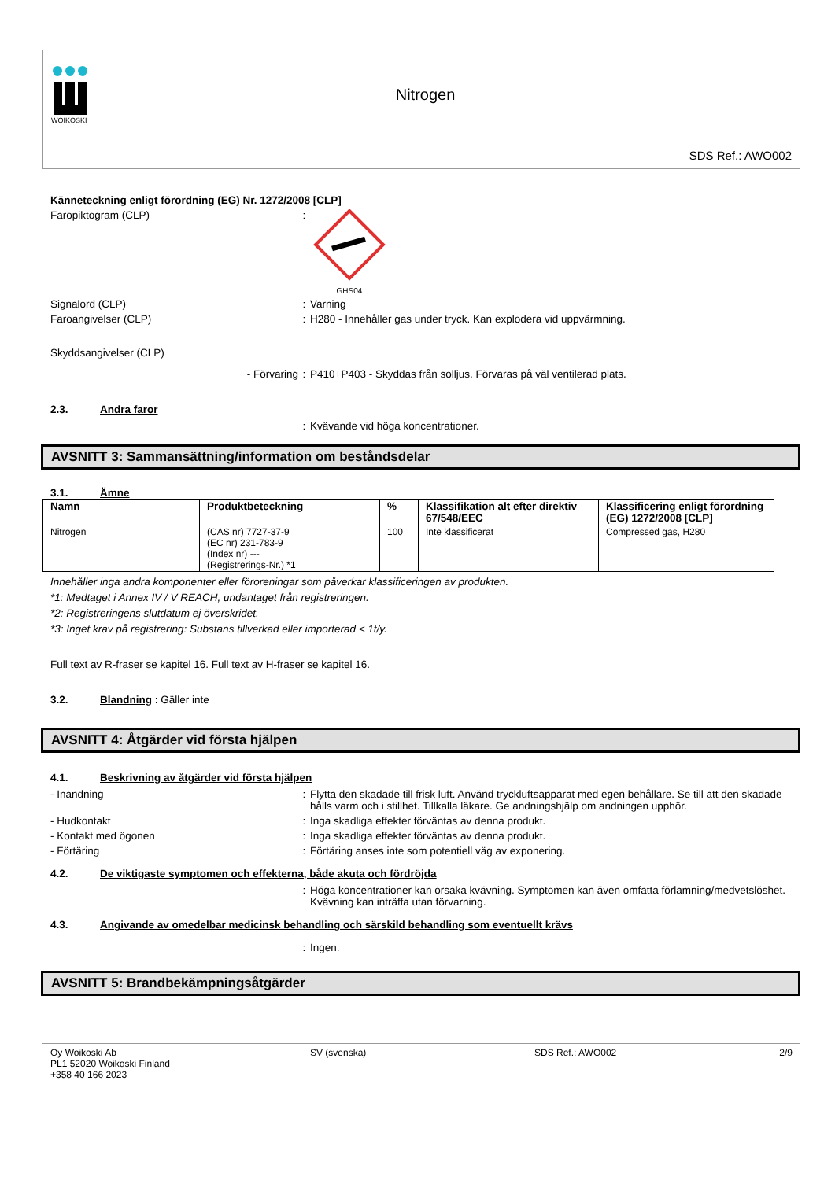WOIKOSKI
Nitrogen
SDS Ref.: AWO002
Känneteckning enligt förordning (EG) Nr. 1272/2008 [CLP]
Faropiktogram (CLP) :
GHS04
Signalord (CLP) : Varning
Faroangivelser (CLP) : H280 - Innehåller gas under tryck. Kan explodera vid uppvärmning.
Skyddsangivelser (CLP)
- Förvaring : P410+P403 - Skyddas från solljus. Förvaras på väl ventilerad plats.
2.3. Andra faror
: Kvävande vid höga koncentrationer.
AVSNITT 3: Sammansättning/information om beståndsdelar
3.1. Ämne
| Namn | Produktbeteckning | % | Klassifikation alt efter direktiv 67/548/EEC | Klassificering enligt förordning (EG) 1272/2008 [CLP] |
| --- | --- | --- | --- | --- |
| Nitrogen | (CAS nr) 7727-37-9 (EC nr) 231-783-9 (Index nr) --- (Registrerings-Nr.) *1 | 100 | Inte klassificerat | Compressed gas, H280 |
Innehåller inga andra komponenter eller föroreningar som påverkar klassificeringen av produkten.
*1: Medtaget i Annex IV / V REACH, undantaget från registreringen.
*2: Registreringens slutdatum ej överskridet.
*3: Inget krav på registrering: Substans tillverkad eller importerad < 1t/y.
Full text av R-fraser se kapitel 16. Full text av H-fraser se kapitel 16.
3.2. Blandning : Gäller inte
AVSNITT 4: Åtgärder vid första hjälpen
4.1. Beskrivning av åtgärder vid första hjälpen
- Inandning : Flytta den skadade till frisk luft. Använd tryckluftsapparat med egen behållare. Se till att den skadade hålls varm och i stillhet. Tillkalla läkare. Ge andningshjälp om andningen upphör.
- Hudkontakt : Inga skadliga effekter förväntas av denna produkt.
- Kontakt med ögonen : Inga skadliga effekter förväntas av denna produkt.
- Förtäring : Förtäring anses inte som potentiell väg av exponering.
4.2. De viktigaste symptomen och effekterna, både akuta och fördröjda
: Höga koncentrationer kan orsaka kvävning. Symptomen kan även omfatta förlamning/medvetslöshet. Kvävning kan inträffa utan förvarning.
4.3. Angivande av omedelbar medicinsk behandling och särskild behandling som eventuellt krävs
: Ingen.
AVSNITT 5: Brandbekämpningsåtgärder
Oy Woikoski Ab
PL1 52020 Woikoski Finland
+358 40 166 2023
SV (svenska) SDS Ref.: AWO002 2/9